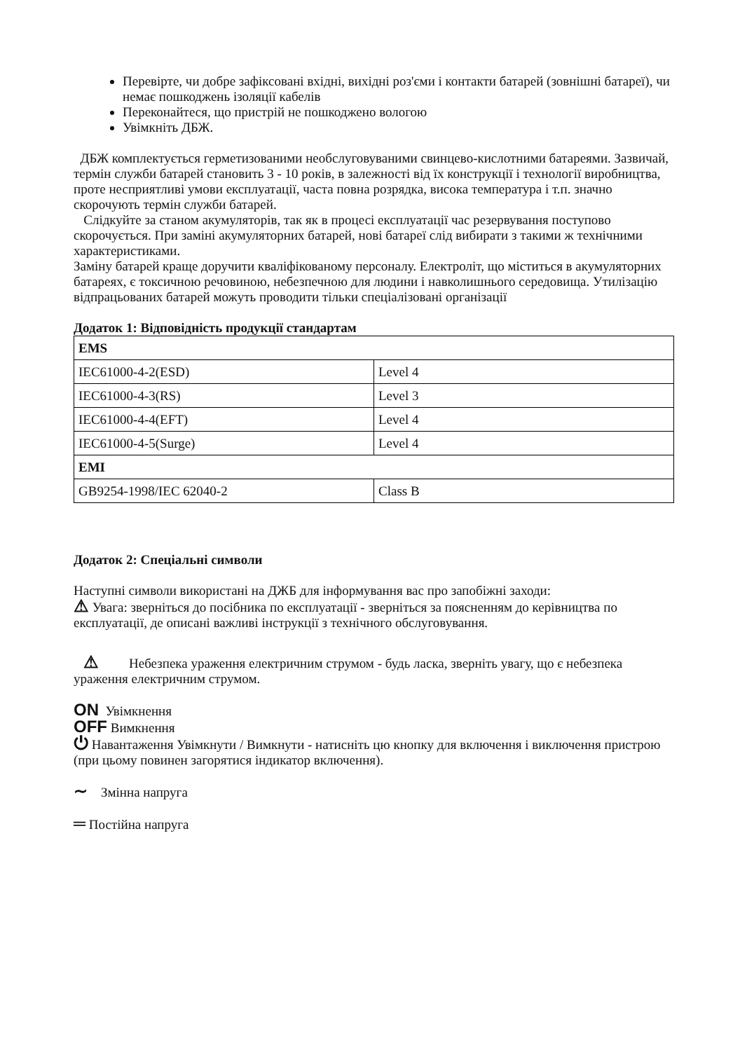Перевірте, чи добре зафіксовані вхідні, вихідні роз'єми і контакти батарей (зовнішні батареї), чи немає пошкоджень ізоляції кабелів
Переконайтеся, що пристрій не пошкоджено вологою
Увімкніть ДБЖ.
ДБЖ комплектується герметизованими необслуговуваними свинцево-кислотними батареями. Зазвичай, термін служби батарей становить 3 - 10 років, в залежності від їх конструкції і технології виробництва, проте несприятливі умови експлуатації, часта повна розрядка, висока температура і т.п. значно скорочують термін служби батарей.
Слідкуйте за станом акумуляторів, так як в процесі експлуатації час резервування поступово скорочується. При заміні акумуляторних батарей, нові батареї слід вибирати з такими ж технічними характеристиками.
Заміну батарей краще доручити кваліфікованому персоналу. Електроліт, що міститься в акумуляторних батареях, є токсичною речовиною, небезпечною для людини і навколишнього середовища. Утилізацію відпрацьованих батарей можуть проводити тільки спеціалізовані організації
Додаток 1: Відповідність продукції стандартам
| EMS | |
| IEC61000-4-2(ESD) | Level 4 |
| IEC61000-4-3(RS) | Level 3 |
| IEC61000-4-4(EFT) | Level 4 |
| IEC61000-4-5(Surge) | Level 4 |
| EMI | |
| GB9254-1998/IEC 62040-2 | Class B |
Додаток 2: Спеціальні символи
Наступні символи використані на ДЖБ для інформування вас про запобіжні заходи:
⚠ Увага: зверніться до посібника по експлуатації - зверніться за поясненням до керівництва по експлуатації, де описані важливі інструкції з технічного обслуговування.
⚠ Небезпека ураження електричним струмом - будь ласка, зверніть увагу, що є небезпека ураження електричним струмом.
ON Увімкнення
OFF Вимкнення
⏻ Навантаження Увімкнути / Вимкнути - натисніть цю кнопку для включення і виключення пристрою (при цьому повинен загорятися індикатор включення).
∼ Змінна напруга
═ Постійна напруга